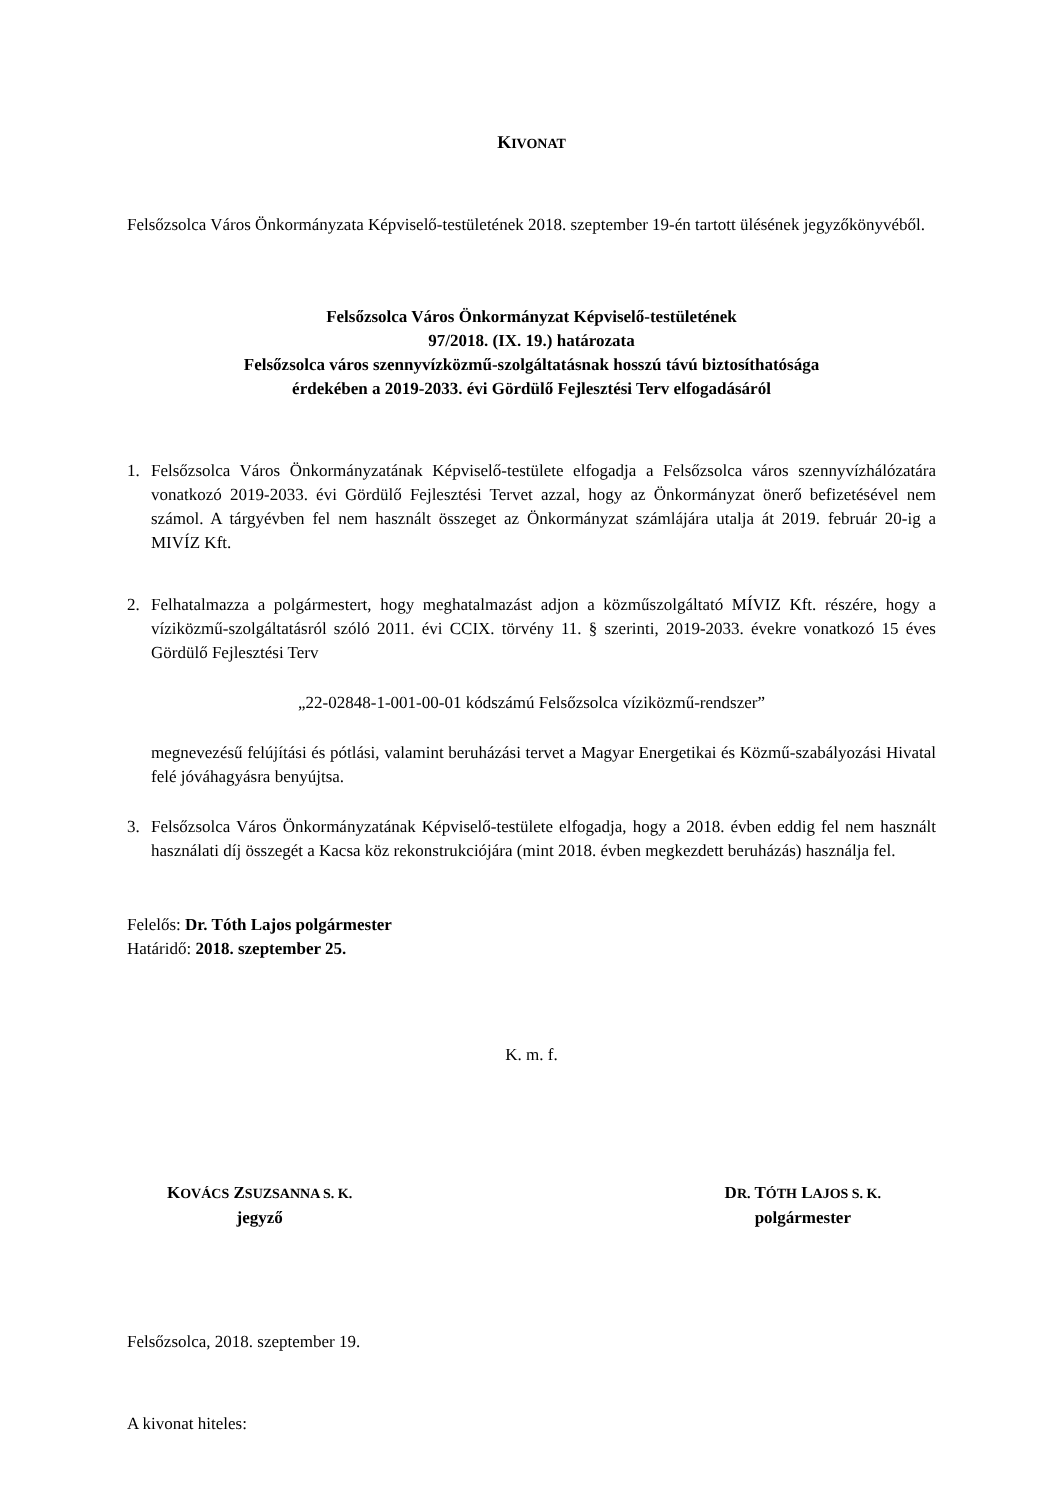KIVONAT
Felsőzsolca Város Önkormányzata Képviselő-testületének 2018. szeptember 19-én tartott ülésének jegyzőkönyvéből.
Felsőzsolca Város Önkormányzat Képviselő-testületének
97/2018. (IX. 19.) határozata
Felsőzsolca város szennyvízközmű-szolgáltatásnak hosszú távú biztosíthatósága
érdekében a 2019-2033. évi Gördülő Fejlesztési Terv elfogadásáról
1. Felsőzsolca Város Önkormányzatának Képviselő-testülete elfogadja a Felsőzsolca város szennyvízhálózatára vonatkozó 2019-2033. évi Gördülő Fejlesztési Tervet azzal, hogy az Önkormányzat önerő befizetésével nem számol. A tárgyévben fel nem használt összeget az Önkormányzat számlájára utalja át 2019. február 20-ig a MIVÍZ Kft.
2. Felhatalmazza a polgármestert, hogy meghatalmazást adjon a közműszolgáltató MÍVIZ Kft. részére, hogy a víziközmű-szolgáltatásról szóló 2011. évi CCIX. törvény 11. § szerinti, 2019-2033. évekre vonatkozó 15 éves Gördülő Fejlesztési Terv
„22-02848-1-001-00-01 kódszámú Felsőzsolca víziközmű-rendszer”
megnevezésű felújítási és pótlási, valamint beruházási tervet a Magyar Energetikai és Közmű-szabályozási Hivatal felé jóváhagyásra benyújtsa.
3. Felsőzsolca Város Önkormányzatának Képviselő-testülete elfogadja, hogy a 2018. évben eddig fel nem használt használati díj összegét a Kacsa köz rekonstrukciójára (mint 2018. évben megkezdett beruházás) használja fel.
Felelős: Dr. Tóth Lajos polgármester
Határidő: 2018. szeptember 25.
K. m. f.
KOVÁCS ZSUZSANNA S. K.
jegyző
DR. TÓTH LAJOS S. K.
polgármester
Felsőzsolca, 2018. szeptember 19.
A kivonat hiteles: